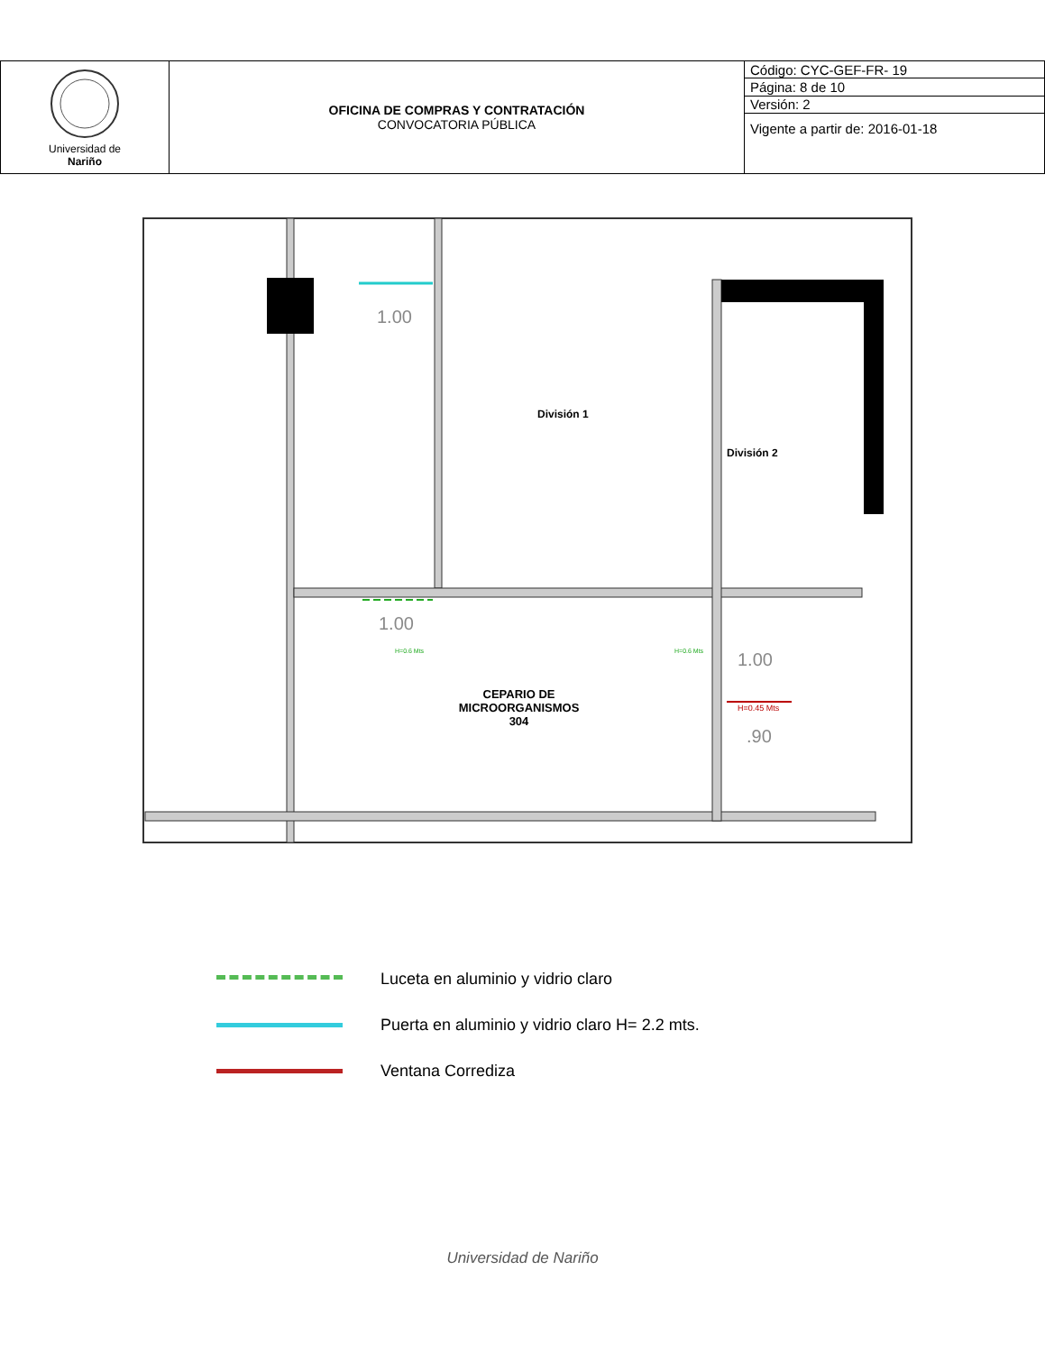| Universidad de Nariño | OFICINA DE COMPRAS Y CONTRATACIÓN CONVOCATORIA PÚBLICA | Código: CYC-GEF-FR- 19 |
| | | Página: 8 de 10 |
| | | Versión: 2 |
| | | Vigente a partir de: 2016-01-18 |
1.00
División 1
División 2
1.00
1.00
H=0.6 Mts H=0.6 Mts
H=0.45 Mts
CEPARIO DE MICROORGANISMOS 304
.90
Luceta en aluminio y vidrio claro
Puerta en aluminio y vidrio claro H= 2.2 mts.
Ventana Corrediza
Universidad de Nariño